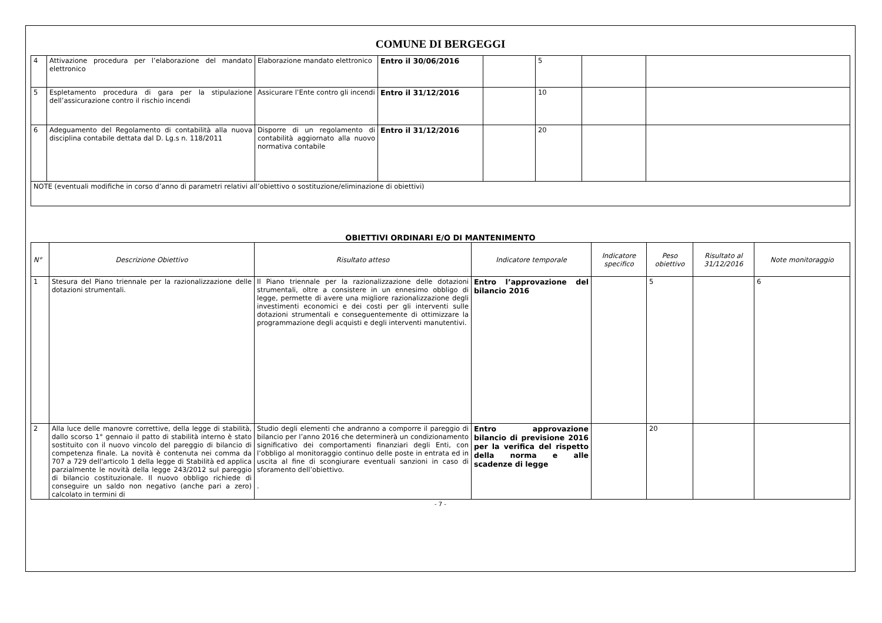COMUNE DI BERGEGGI
| 4 | Attivazione procedura per l’elaborazione del mandato elettronico | Elaborazione mandato elettronico | Entro il 30/06/2016 | | 5 | | |
| 5 | Espletamento procedura di gara per la stipulazione dell’assicurazione contro il rischio incendi | Assicurare l’Ente contro gli incendi | Entro il 31/12/2016 | | 10 | | |
| 6 | Adeguamento del Regolamento di contabilità alla nuova disciplina contabile dettata dal D. Lg.s n. 118/2011 | Disporre di un regolamento di contabilità aggiornato alla nuovo normativa contabile | Entro il 31/12/2016 | | 20 | | |
| NOTE (eventuali modifiche in corso d’anno di parametri relativi all’obiettivo o sostituzione/eliminazione di obiettivi) | | | | | | | |
OBIETTIVI ORDINARI E/O DI MANTENIMENTO
| N° | Descrizione Obiettivo | Risultato atteso | Indicatore temporale | Indicatore specifico | Peso obiettivo | Risultato al 31/12/2016 | Note monitoraggio |
| --- | --- | --- | --- | --- | --- | --- | --- |
| 1 | Stesura del Piano triennale per la razionalizzazione delle dotazioni strumentali. | Il Piano triennale per la razionalizzazione delle dotazioni strumentali, oltre a consistere in un ennesimo obbligo di legge, permette di avere una migliore razionalizzazione degli investimenti economici e dei costi per gli interventi sulle dotazioni strumentali e conseguentemente di ottimizzare la programmazione degli acquisti e degli interventi manutentivi. | Entro l’approvazione del bilancio 2016 | | 5 | | 6 |
| 2 | Alla luce delle manovre correttive, della legge di stabilità, dallo scorso 1° gennaio il patto di stabilità interno è stato sostituito con il nuovo vincolo del pareggio di bilancio di competenza finale. La novità è contenuta nei comma da 707 a 729 dell'articolo 1 della legge di Stabilità ed applica parzialmente le novità della legge 243/2012 sul pareggio di bilancio costituzionale. Il nuovo obbligo richiede di conseguire un saldo non negativo (anche pari a zero) calcolato in termini di | Studio degli elementi che andranno a comporre il pareggio di bilancio per l’anno 2016 che determinerà un condizionamento significativo dei comportamenti finanziari degli Enti, con l’obbligo al monitoraggio continuo delle poste in entrata ed in uscita al fine di scongiurare eventuali sanzioni in caso di sforamento dell’obiettivo. . | Entro approvazione bilancio di previsione 2016 per la verifica del rispetto della norma e alle scadenze di legge | | 20 | | |
- 7 -